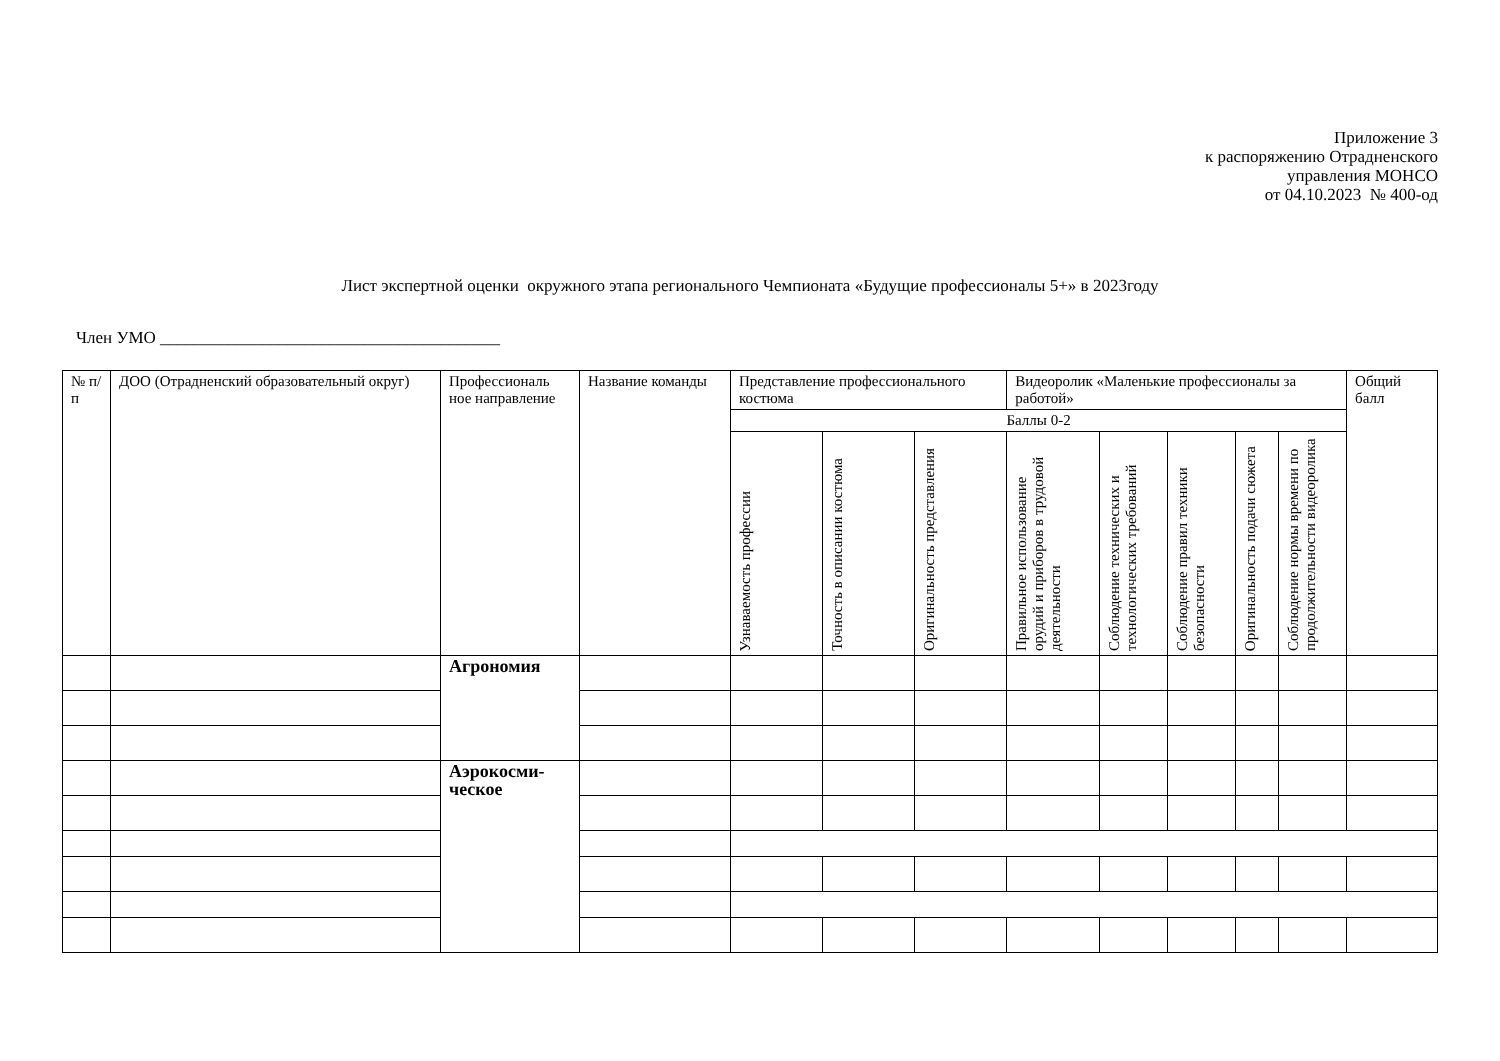Приложение 3
к распоряжению Отрадненского
управления МОНСО
от 04.10.2023 № 400-од
Лист экспертной оценки окружного этапа регионального Чемпионата «Будущие профессионалы 5+» в 2023году
Член УМО ________________________________________
| № п/п | ДОО (Отрадненский образовательный округ) | Профессиональ ное направление | Название команды | Представление профессионального костюма | | | Видеоролик «Маленькие профессионалы за работой» | | | | | Общий балл |
| --- | --- | --- | --- | --- | --- | --- | --- | --- | --- | --- | --- | --- |
| | | | | Баллы 0-2 | | | | | | | | |
| | | | | Узнаваемость профессии | Точность в описании костюма | Оригинальность представления | Правильное использование орудий и приборов в трудовой деятельности | Соблюдение технических и технологических требований | Соблюдение правил техники безопасности | Оригинальность подачи сюжета | Соблюдение нормы времени по продолжительности видеоролика | |
| | | Агрономия | | | | | | | | | | |
| | | Аэрокосми- ческое | | | | | | | | | | |